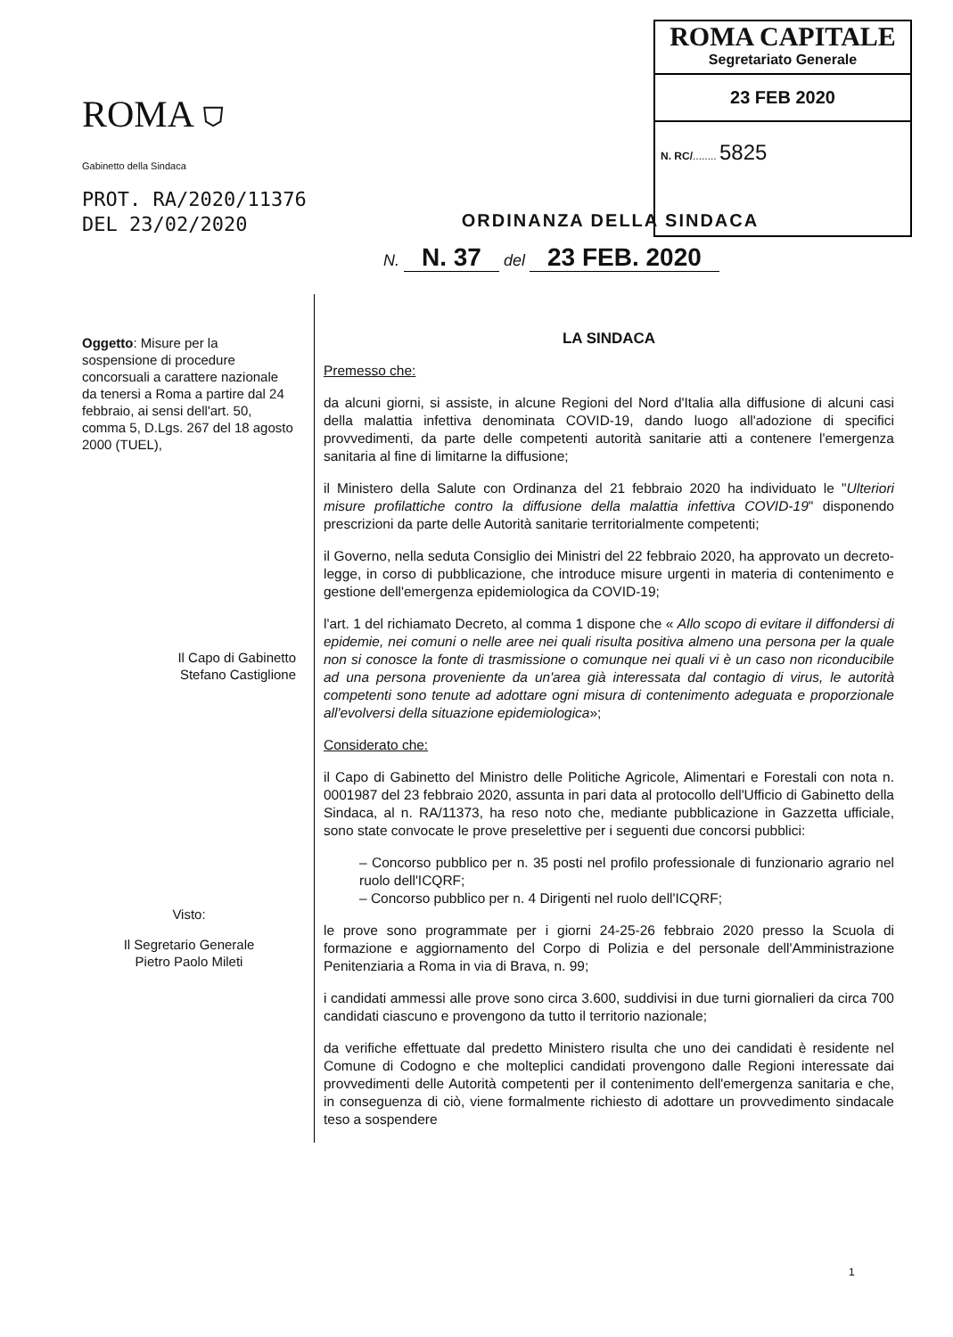ROMA ⛉
Gabinetto della Sindaca
PROT. RA/2020/11376
DEL 23/02/2020
ROMA CAPITALE
Segretariato Generale
23 FEB 2020
N. RC/........ 5825
ORDINANZA DELLA SINDACA
N. N. 37 del 23 FEB. 2020
Oggetto: Misure per la sospensione di procedure concorsuali a carattere nazionale da tenersi a Roma a partire dal 24 febbraio, ai sensi dell'art. 50, comma 5, D.Lgs. 267 del 18 agosto 2000 (TUEL),
Il Capo di Gabinetto
Stefano Castiglione
Visto:
Il Segretario Generale
Pietro Paolo Mileti
LA SINDACA
Premesso che:
da alcuni giorni, si assiste, in alcune Regioni del Nord d'Italia alla diffusione di alcuni casi della malattia infettiva denominata COVID-19, dando luogo all'adozione di specifici provvedimenti, da parte delle competenti autorità sanitarie atti a contenere l'emergenza sanitaria al fine di limitarne la diffusione;
il Ministero della Salute con Ordinanza del 21 febbraio 2020 ha individuato le "Ulteriori misure profilattiche contro la diffusione della malattia infettiva COVID-19" disponendo prescrizioni da parte delle Autorità sanitarie territorialmente competenti;
il Governo, nella seduta Consiglio dei Ministri del 22 febbraio 2020, ha approvato un decreto-legge, in corso di pubblicazione, che introduce misure urgenti in materia di contenimento e gestione dell'emergenza epidemiologica da COVID-19;
l'art. 1 del richiamato Decreto, al comma 1 dispone che « Allo scopo di evitare il diffondersi di epidemie, nei comuni o nelle aree nei quali risulta positiva almeno una persona per la quale non si conosce la fonte di trasmissione o comunque nei quali vi è un caso non riconducibile ad una persona proveniente da un'area già interessata dal contagio di virus, le autorità competenti sono tenute ad adottare ogni misura di contenimento adeguata e proporzionale all'evolversi della situazione epidemiologica»;
Considerato che:
il Capo di Gabinetto del Ministro delle Politiche Agricole, Alimentari e Forestali con nota n. 0001987 del 23 febbraio 2020, assunta in pari data al protocollo dell'Ufficio di Gabinetto della Sindaca, al n. RA/11373, ha reso noto che, mediante pubblicazione in Gazzetta ufficiale, sono state convocate le prove preselettive per i seguenti due concorsi pubblici:
– Concorso pubblico per n. 35 posti nel profilo professionale di funzionario agrario nel ruolo dell'ICQRF;
– Concorso pubblico per n. 4 Dirigenti nel ruolo dell'ICQRF;
le prove sono programmate per i giorni 24-25-26 febbraio 2020 presso la Scuola di formazione e aggiornamento del Corpo di Polizia e del personale dell'Amministrazione Penitenziaria a Roma in via di Brava, n. 99;
i candidati ammessi alle prove sono circa 3.600, suddivisi in due turni giornalieri da circa 700 candidati ciascuno e provengono da tutto il territorio nazionale;
da verifiche effettuate dal predetto Ministero risulta che uno dei candidati è residente nel Comune di Codogno e che molteplici candidati provengono dalle Regioni interessate dai provvedimenti delle Autorità competenti per il contenimento dell'emergenza sanitaria e che, in conseguenza di ciò, viene formalmente richiesto di adottare un provvedimento sindacale teso a sospendere
1